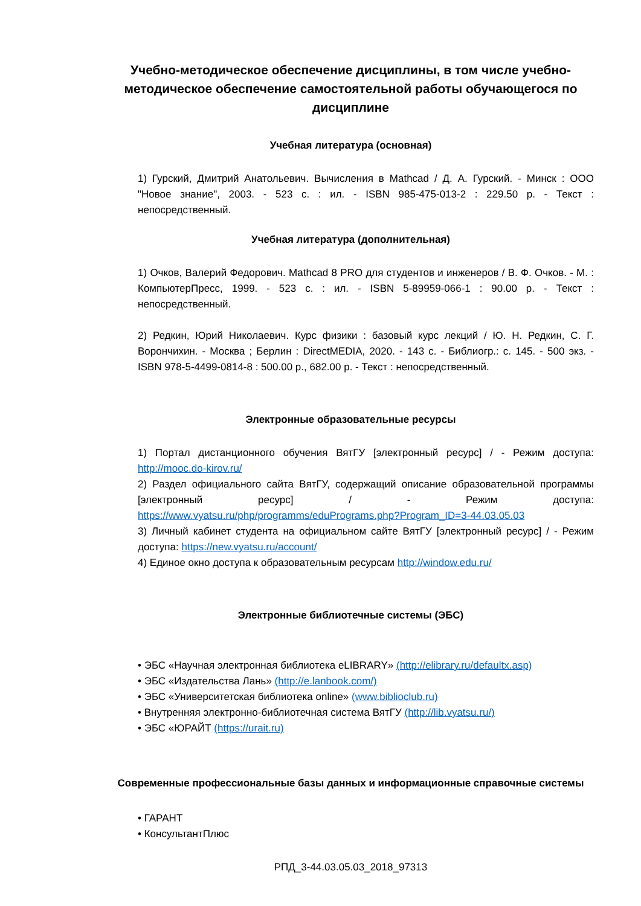Учебно-методическое обеспечение дисциплины, в том числе учебно-методическое обеспечение самостоятельной работы обучающегося по дисциплине
Учебная литература (основная)
1) Гурский, Дмитрий Анатольевич. Вычисления в Mathcad / Д. А. Гурский. - Минск : ООО "Новое знание", 2003. - 523 с. : ил. - ISBN 985-475-013-2 : 229.50 р. - Текст : непосредственный.
Учебная литература (дополнительная)
1) Очков, Валерий Федорович. Mathcad 8 PRO для студентов и инженеров / В. Ф. Очков. - М. : КомпьютерПресс, 1999. - 523 с. : ил. - ISBN 5-89959-066-1 : 90.00 р. - Текст : непосредственный.
2) Редкин, Юрий Николаевич. Курс физики : базовый курс лекций / Ю. Н. Редкин, С. Г. Ворончихин. - Москва ; Берлин : DirectMEDIA, 2020. - 143 с. - Библиогр.: с. 145. - 500 экз. - ISBN 978-5-4499-0814-8 : 500.00 р., 682.00 р. - Текст : непосредственный.
Электронные образовательные ресурсы
1) Портал дистанционного обучения ВятГУ [электронный ресурс] / - Режим доступа: http://mooc.do-kirov.ru/
2) Раздел официального сайта ВятГУ, содержащий описание образовательной программы [электронный ресурс] / - Режим доступа: https://www.vyatsu.ru/php/programms/eduPrograms.php?Program_ID=3-44.03.05.03
3) Личный кабинет студента на официальном сайте ВятГУ [электронный ресурс] / - Режим доступа: https://new.vyatsu.ru/account/
4) Единое окно доступа к образовательным ресурсам http://window.edu.ru/
Электронные библиотечные системы (ЭБС)
• ЭБС «Научная электронная библиотека eLIBRARY» (http://elibrary.ru/defaultx.asp)
• ЭБС «Издательства Лань» (http://e.lanbook.com/)
• ЭБС «Университетская библиотека online» (www.biblioclub.ru)
• Внутренняя электронно-библиотечная система ВятГУ (http://lib.vyatsu.ru/)
• ЭБС «ЮРАЙТ (https://urait.ru)
Современные профессиональные базы данных и информационные справочные системы
• ГАРАНТ
• КонсультантПлюс
РПД_3-44.03.05.03_2018_97313